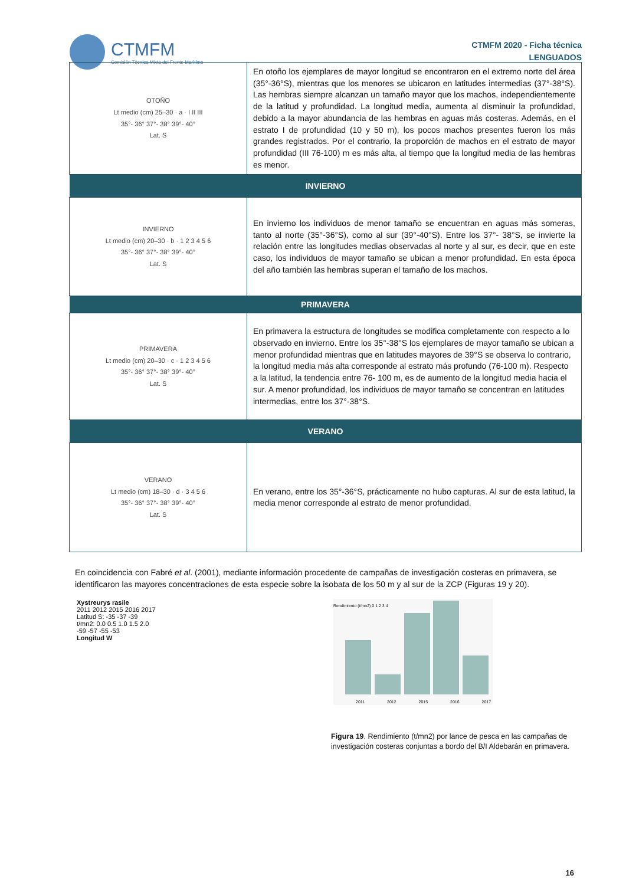CTMFM Comisión Técnica Mixta del Frente Marítimo
CTMFM 2020 - Ficha técnica
LENGUADOS
| OTOÑO Lt medio (cm) 25–30 · a · I II III 35°- 36° 37°- 38° 39°- 40° Lat. S | En otoño los ejemplares de mayor longitud se encontraron en el extremo norte del área (35°-36°S), mientras que los menores se ubicaron en latitudes intermedias (37°-38°S). Las hembras siempre alcanzan un tamaño mayor que los machos, independientemente de la latitud y profundidad. La longitud media, aumenta al disminuir la profundidad, debido a la mayor abundancia de las hembras en aguas más costeras. Además, en el estrato I de profundidad (10 y 50 m), los pocos machos presentes fueron los más grandes registrados. Por el contrario, la proporción de machos en el estrato de mayor profundidad (III 76-100) m es más alta, al tiempo que la longitud media de las hembras es menor. |
| INVIERNO | |
| INVIERNO Lt medio (cm) 20–30 · b · 1 2 3 4 5 6 35°- 36° 37°- 38° 39°- 40° Lat. S | En invierno los individuos de menor tamaño se encuentran en aguas más someras, tanto al norte (35°-36°S), como al sur (39°-40°S). Entre los 37°- 38°S, se invierte la relación entre las longitudes medias observadas al norte y al sur, es decir, que en este caso, los individuos de mayor tamaño se ubican a menor profundidad. En esta época del año también las hembras superan el tamaño de los machos. |
| PRIMAVERA | |
| PRIMAVERA Lt medio (cm) 20–30 · c · 1 2 3 4 5 6 35°- 36° 37°- 38° 39°- 40° Lat. S | En primavera la estructura de longitudes se modifica completamente con respecto a lo observado en invierno. Entre los 35°-38°S los ejemplares de mayor tamaño se ubican a menor profundidad mientras que en latitudes mayores de 39°S se observa lo contrario, la longitud media más alta corresponde al estrato más profundo (76-100 m). Respecto a la latitud, la tendencia entre 76- 100 m, es de aumento de la longitud media hacia el sur. A menor profundidad, los individuos de mayor tamaño se concentran en latitudes intermedias, entre los 37°-38°S. |
| VERANO | |
| VERANO Lt medio (cm) 18–30 · d · 3 4 5 6 35°- 36° 37°- 38° 39°- 40° Lat. S | En verano, entre los 35°-36°S, prácticamente no hubo capturas. Al sur de esta latitud, la media menor corresponde al estrato de menor profundidad. |
En coincidencia con Fabré et al. (2001), mediante información procedente de campañas de investigación costeras en primavera, se identificaron las mayores concentraciones de esta especie sobre la isobata de los 50 m y al sur de la ZCP (Figuras 19 y 20).
Xystreurys rasile
2011 2012 2015 2016 2017
Latitud S: -35 -37 -39
t/mn2: 0.0 0.5 1.0 1.5 2.0
-59 -57 -55 -53
Longitud W
Rendimiento (t/mn2) 0 1 2 3 4
2011 2012 2015 2016 2017
Figura 19. Rendimiento (t/mn2) por lance de pesca en las campañas de investigación costeras conjuntas a bordo del B/I Aldebarán en primavera.
16